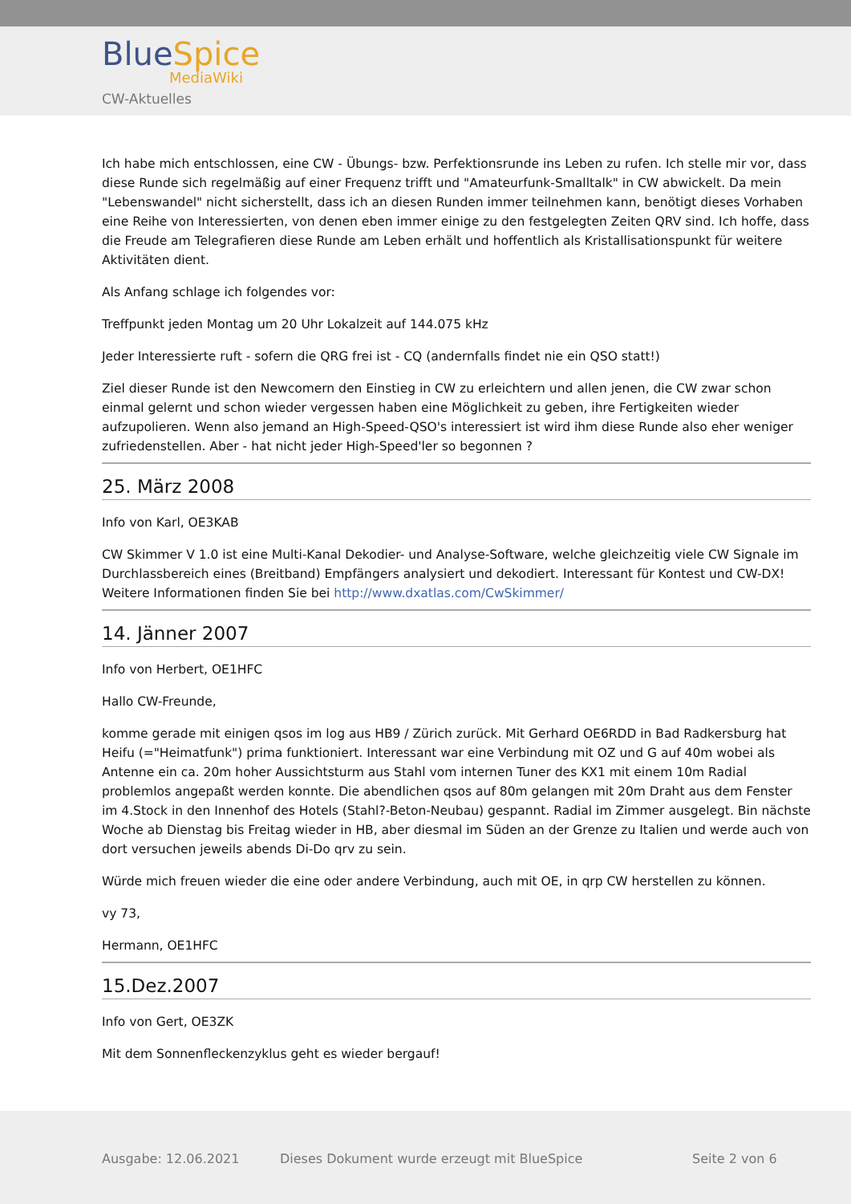BlueSpice
MediaWiki
CW-Aktuelles
Ich habe mich entschlossen, eine CW - Übungs- bzw. Perfektionsrunde ins Leben zu rufen. Ich stelle mir vor, dass diese Runde sich regelmäßig auf einer Frequenz trifft und "Amateurfunk-Smalltalk" in CW abwickelt. Da mein "Lebenswandel" nicht sicherstellt, dass ich an diesen Runden immer teilnehmen kann, benötigt dieses Vorhaben eine Reihe von Interessierten, von denen eben immer einige zu den festgelegten Zeiten QRV sind. Ich hoffe, dass die Freude am Telegrafieren diese Runde am Leben erhält und hoffentlich als Kristallisationspunkt für weitere Aktivitäten dient.
Als Anfang schlage ich folgendes vor:
Treffpunkt jeden Montag um 20 Uhr Lokalzeit auf 144.075 kHz
Jeder Interessierte ruft - sofern die QRG frei ist - CQ (andernfalls findet nie ein QSO statt!)
Ziel dieser Runde ist den Newcomern den Einstieg in CW zu erleichtern und allen jenen, die CW zwar schon einmal gelernt und schon wieder vergessen haben eine Möglichkeit zu geben, ihre Fertigkeiten wieder aufzupolieren. Wenn also jemand an High-Speed-QSO's interessiert ist wird ihm diese Runde also eher weniger zufriedenstellen. Aber - hat nicht jeder High-Speed'ler so begonnen ?
25. März 2008
Info von Karl, OE3KAB
CW Skimmer V 1.0 ist eine Multi-Kanal Dekodier- und Analyse-Software, welche gleichzeitig viele CW Signale im Durchlassbereich eines (Breitband) Empfängers analysiert und dekodiert. Interessant für Kontest und CW-DX! Weitere Informationen finden Sie bei http://www.dxatlas.com/CwSkimmer/
14. Jänner 2007
Info von Herbert, OE1HFC
Hallo CW-Freunde,
komme gerade mit einigen qsos im log aus HB9 / Zürich zurück. Mit Gerhard OE6RDD in Bad Radkersburg hat Heifu (="Heimatfunk") prima funktioniert. Interessant war eine Verbindung mit OZ und G auf 40m wobei als Antenne ein ca. 20m hoher Aussichtsturm aus Stahl vom internen Tuner des KX1 mit einem 10m Radial problemlos angepaßt werden konnte. Die abendlichen qsos auf 80m gelangen mit 20m Draht aus dem Fenster im 4.Stock in den Innenhof des Hotels (Stahl?-Beton-Neubau) gespannt. Radial im Zimmer ausgelegt. Bin nächste Woche ab Dienstag bis Freitag wieder in HB, aber diesmal im Süden an der Grenze zu Italien und werde auch von dort versuchen jeweils abends Di-Do qrv zu sein.
Würde mich freuen wieder die eine oder andere Verbindung, auch mit OE, in qrp CW herstellen zu können.
vy 73,
Hermann, OE1HFC
15.Dez.2007
Info von Gert, OE3ZK
Mit dem Sonnenfleckenzyklus geht es wieder bergauf!
Ausgabe: 12.06.2021 Dieses Dokument wurde erzeugt mit BlueSpice Seite 2 von 6